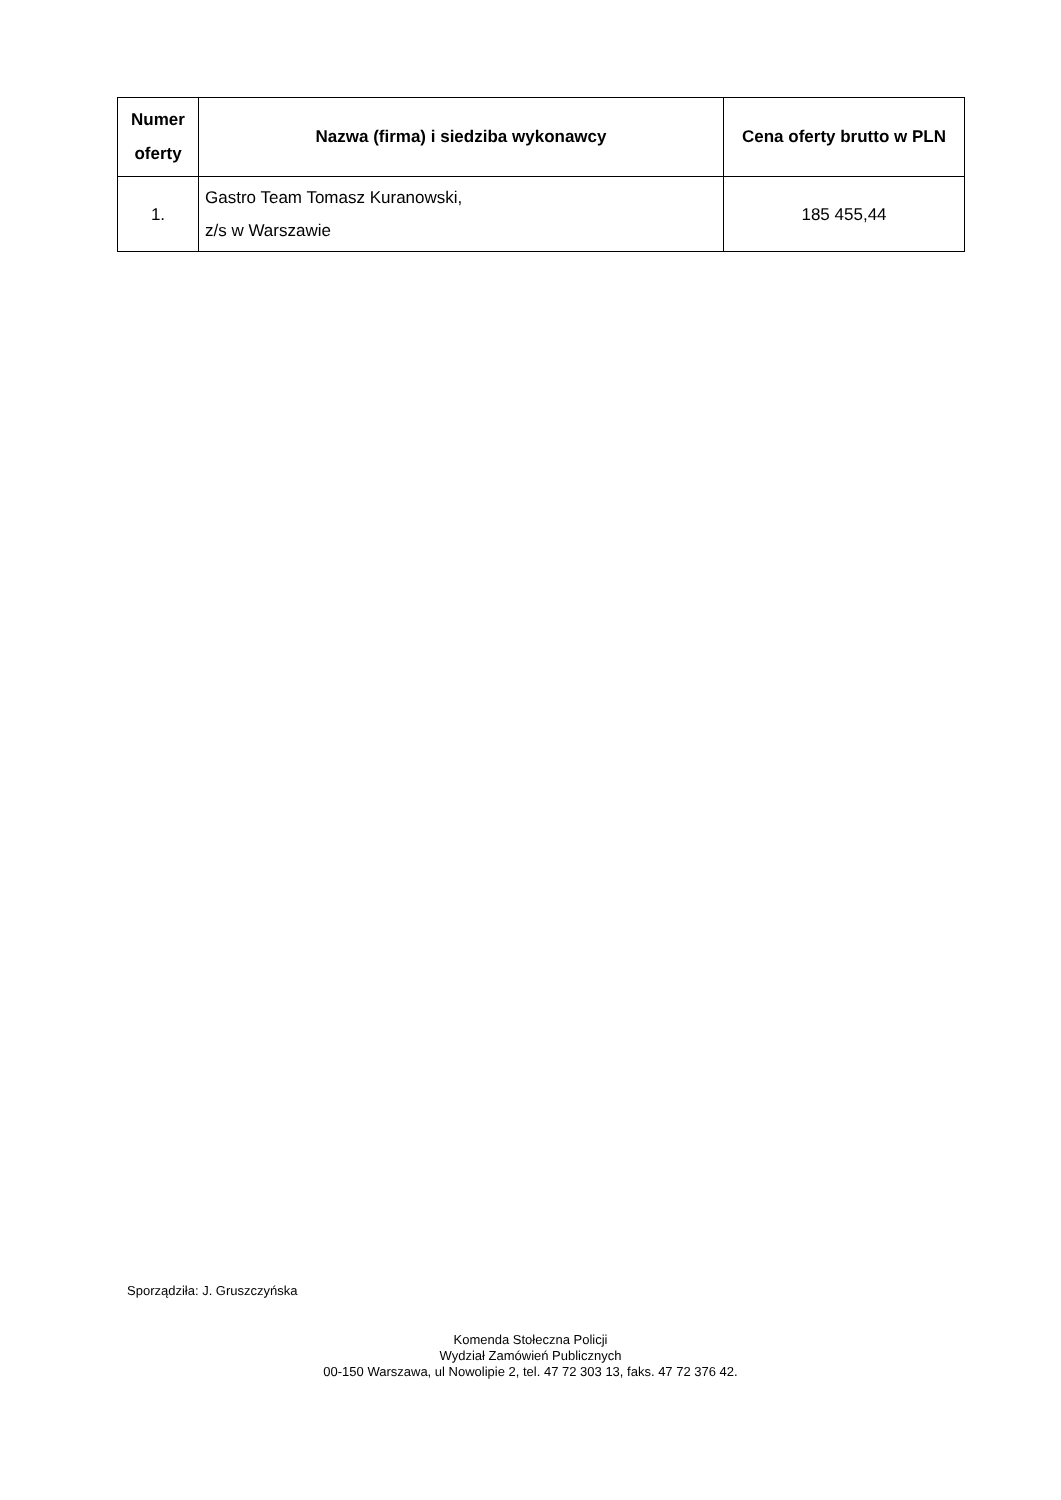| Numer oferty | Nazwa (firma) i siedziba wykonawcy | Cena oferty brutto w PLN |
| --- | --- | --- |
| 1. | Gastro Team Tomasz Kuranowski, z/s w Warszawie | 185 455,44 |
Sporządziła: J. Gruszczyńska
Komenda Stołeczna Policji
Wydział Zamówień Publicznych
00-150 Warszawa, ul Nowolipie 2, tel. 47 72 303 13, faks. 47 72 376 42.